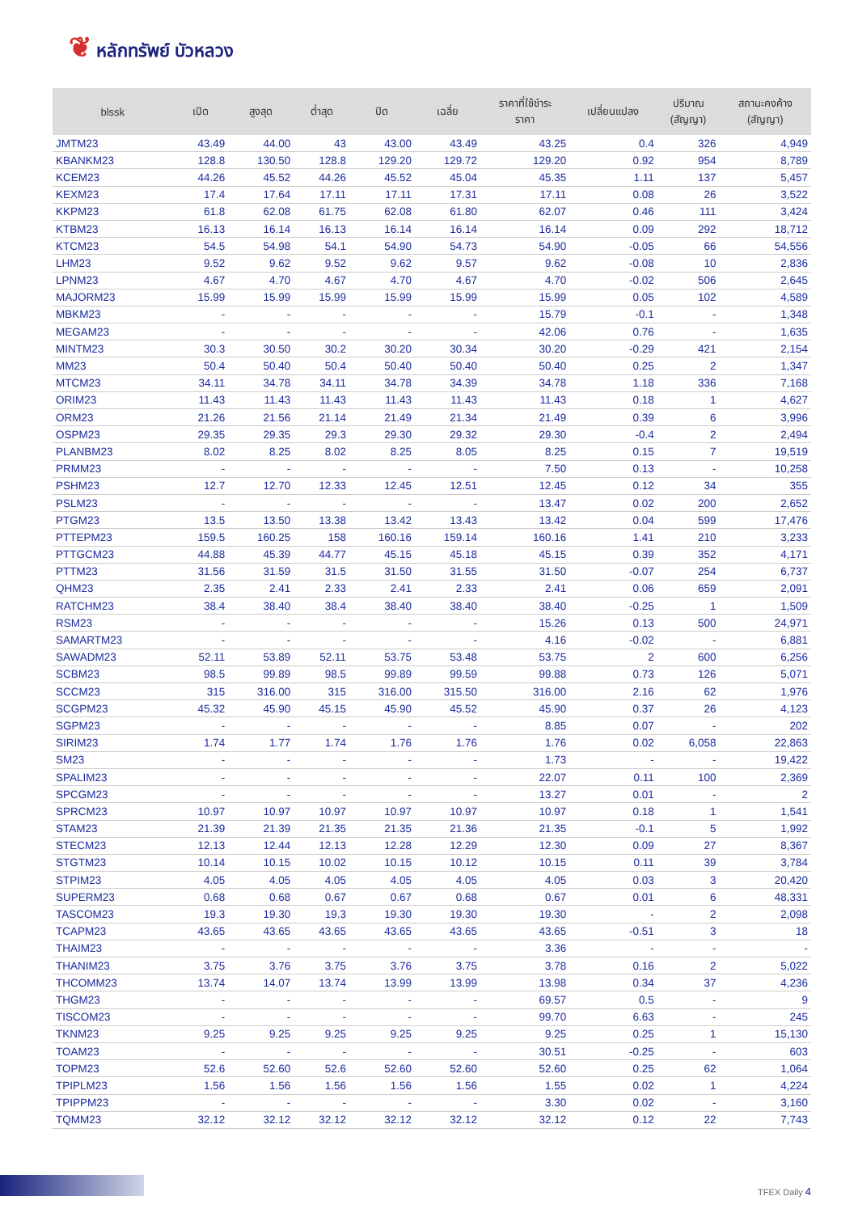❦ หลักทรัพย์ บัวหลวง
| blssk | เปิด | สูงสุด | ต่ำสุด | ปิด | เฉลี่ย | ราคาที่ใช้ชำระ ราคา | เปลี่ยนแปลง | ปริมาณ (สัญญา) | สถานะคงค้าง (สัญญา) |
| --- | --- | --- | --- | --- | --- | --- | --- | --- | --- |
| JMTM23 | 43.49 | 44.00 | 43 | 43.00 | 43.49 | 43.25 | 0.4 | 326 | 4,949 |
| KBANKM23 | 128.8 | 130.50 | 128.8 | 129.20 | 129.72 | 129.20 | 0.92 | 954 | 8,789 |
| KCEM23 | 44.26 | 45.52 | 44.26 | 45.52 | 45.04 | 45.35 | 1.11 | 137 | 5,457 |
| KEXM23 | 17.4 | 17.64 | 17.11 | 17.11 | 17.31 | 17.11 | 0.08 | 26 | 3,522 |
| KKPM23 | 61.8 | 62.08 | 61.75 | 62.08 | 61.80 | 62.07 | 0.46 | 111 | 3,424 |
| KTBM23 | 16.13 | 16.14 | 16.13 | 16.14 | 16.14 | 16.14 | 0.09 | 292 | 18,712 |
| KTCM23 | 54.5 | 54.98 | 54.1 | 54.90 | 54.73 | 54.90 | -0.05 | 66 | 54,556 |
| LHM23 | 9.52 | 9.62 | 9.52 | 9.62 | 9.57 | 9.62 | -0.08 | 10 | 2,836 |
| LPNM23 | 4.67 | 4.70 | 4.67 | 4.70 | 4.67 | 4.70 | -0.02 | 506 | 2,645 |
| MAJORM23 | 15.99 | 15.99 | 15.99 | 15.99 | 15.99 | 15.99 | 0.05 | 102 | 4,589 |
| MBKM23 | - | - | - | - | - | 15.79 | -0.1 | - | 1,348 |
| MEGAM23 | - | - | - | - | - | 42.06 | 0.76 | - | 1,635 |
| MINTM23 | 30.3 | 30.50 | 30.2 | 30.20 | 30.34 | 30.20 | -0.29 | 421 | 2,154 |
| MM23 | 50.4 | 50.40 | 50.4 | 50.40 | 50.40 | 50.40 | 0.25 | 2 | 1,347 |
| MTCM23 | 34.11 | 34.78 | 34.11 | 34.78 | 34.39 | 34.78 | 1.18 | 336 | 7,168 |
| ORIM23 | 11.43 | 11.43 | 11.43 | 11.43 | 11.43 | 11.43 | 0.18 | 1 | 4,627 |
| ORM23 | 21.26 | 21.56 | 21.14 | 21.49 | 21.34 | 21.49 | 0.39 | 6 | 3,996 |
| OSPM23 | 29.35 | 29.35 | 29.3 | 29.30 | 29.32 | 29.30 | -0.4 | 2 | 2,494 |
| PLANBM23 | 8.02 | 8.25 | 8.02 | 8.25 | 8.05 | 8.25 | 0.15 | 7 | 19,519 |
| PRMM23 | - | - | - | - | - | 7.50 | 0.13 | - | 10,258 |
| PSHM23 | 12.7 | 12.70 | 12.33 | 12.45 | 12.51 | 12.45 | 0.12 | 34 | 355 |
| PSLM23 | - | - | - | - | - | 13.47 | 0.02 | 200 | 2,652 |
| PTGM23 | 13.5 | 13.50 | 13.38 | 13.42 | 13.43 | 13.42 | 0.04 | 599 | 17,476 |
| PTTEPM23 | 159.5 | 160.25 | 158 | 160.16 | 159.14 | 160.16 | 1.41 | 210 | 3,233 |
| PTTGCM23 | 44.88 | 45.39 | 44.77 | 45.15 | 45.18 | 45.15 | 0.39 | 352 | 4,171 |
| PTTM23 | 31.56 | 31.59 | 31.5 | 31.50 | 31.55 | 31.50 | -0.07 | 254 | 6,737 |
| QHM23 | 2.35 | 2.41 | 2.33 | 2.41 | 2.33 | 2.41 | 0.06 | 659 | 2,091 |
| RATCHM23 | 38.4 | 38.40 | 38.4 | 38.40 | 38.40 | 38.40 | -0.25 | 1 | 1,509 |
| RSM23 | - | - | - | - | - | 15.26 | 0.13 | 500 | 24,971 |
| SAMARTM23 | - | - | - | - | - | 4.16 | -0.02 | - | 6,881 |
| SAWADM23 | 52.11 | 53.89 | 52.11 | 53.75 | 53.48 | 53.75 | 2 | 600 | 6,256 |
| SCBM23 | 98.5 | 99.89 | 98.5 | 99.89 | 99.59 | 99.88 | 0.73 | 126 | 5,071 |
| SCCM23 | 315 | 316.00 | 315 | 316.00 | 315.50 | 316.00 | 2.16 | 62 | 1,976 |
| SCGPM23 | 45.32 | 45.90 | 45.15 | 45.90 | 45.52 | 45.90 | 0.37 | 26 | 4,123 |
| SGPM23 | - | - | - | - | - | 8.85 | 0.07 | - | 202 |
| SIRIM23 | 1.74 | 1.77 | 1.74 | 1.76 | 1.76 | 1.76 | 0.02 | 6,058 | 22,863 |
| SM23 | - | - | - | - | - | 1.73 | - | - | 19,422 |
| SPALIM23 | - | - | - | - | - | 22.07 | 0.11 | 100 | 2,369 |
| SPCGM23 | - | - | - | - | - | 13.27 | 0.01 | - | 2 |
| SPRCM23 | 10.97 | 10.97 | 10.97 | 10.97 | 10.97 | 10.97 | 0.18 | 1 | 1,541 |
| STAM23 | 21.39 | 21.39 | 21.35 | 21.35 | 21.36 | 21.35 | -0.1 | 5 | 1,992 |
| STECM23 | 12.13 | 12.44 | 12.13 | 12.28 | 12.29 | 12.30 | 0.09 | 27 | 8,367 |
| STGTM23 | 10.14 | 10.15 | 10.02 | 10.15 | 10.12 | 10.15 | 0.11 | 39 | 3,784 |
| STPIM23 | 4.05 | 4.05 | 4.05 | 4.05 | 4.05 | 4.05 | 0.03 | 3 | 20,420 |
| SUPERM23 | 0.68 | 0.68 | 0.67 | 0.67 | 0.68 | 0.67 | 0.01 | 6 | 48,331 |
| TASCOM23 | 19.3 | 19.30 | 19.3 | 19.30 | 19.30 | 19.30 | - | 2 | 2,098 |
| TCAPM23 | 43.65 | 43.65 | 43.65 | 43.65 | 43.65 | 43.65 | -0.51 | 3 | 18 |
| THAIM23 | - | - | - | - | - | 3.36 | - | - | - |
| THANIM23 | 3.75 | 3.76 | 3.75 | 3.76 | 3.75 | 3.78 | 0.16 | 2 | 5,022 |
| THCOMM23 | 13.74 | 14.07 | 13.74 | 13.99 | 13.99 | 13.98 | 0.34 | 37 | 4,236 |
| THGM23 | - | - | - | - | - | 69.57 | 0.5 | - | 9 |
| TISCOM23 | - | - | - | - | - | 99.70 | 6.63 | - | 245 |
| TKNM23 | 9.25 | 9.25 | 9.25 | 9.25 | 9.25 | 9.25 | 0.25 | 1 | 15,130 |
| TOAM23 | - | - | - | - | - | 30.51 | -0.25 | - | 603 |
| TOPM23 | 52.6 | 52.60 | 52.6 | 52.60 | 52.60 | 52.60 | 0.25 | 62 | 1,064 |
| TPIPLM23 | 1.56 | 1.56 | 1.56 | 1.56 | 1.56 | 1.55 | 0.02 | 1 | 4,224 |
| TPIPPM23 | - | - | - | - | - | 3.30 | 0.02 | - | 3,160 |
| TQMM23 | 32.12 | 32.12 | 32.12 | 32.12 | 32.12 | 32.12 | 0.12 | 22 | 7,743 |
TFEX Daily 4